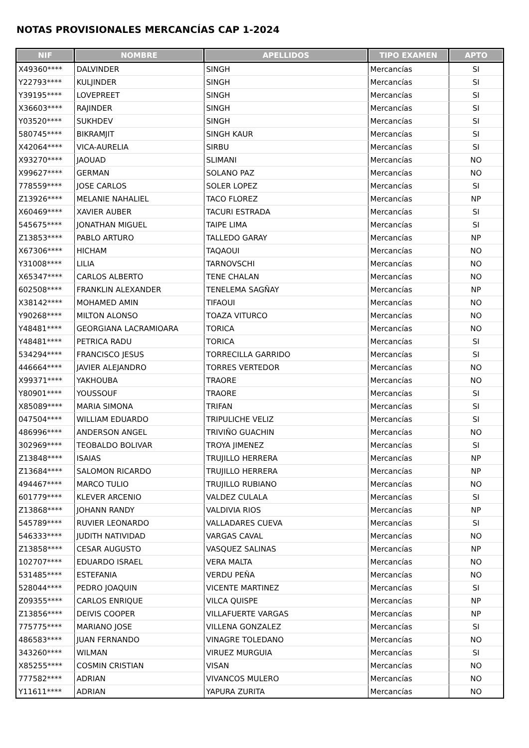NOTAS PROVISIONALES MERCANCÍAS CAP 1-2024
| NIF | NOMBRE | APELLIDOS | TIPO EXAMEN | APTO |
| --- | --- | --- | --- | --- |
| X49360**** | DALVINDER | SINGH | Mercancías | SI |
| Y22793**** | KULJINDER | SINGH | Mercancías | SI |
| Y39195**** | LOVEPREET | SINGH | Mercancías | SI |
| X36603**** | RAJINDER | SINGH | Mercancías | SI |
| Y03520**** | SUKHDEV | SINGH | Mercancías | SI |
| 580745**** | BIKRAMJIT | SINGH KAUR | Mercancías | SI |
| X42064**** | VICA-AURELIA | SIRBU | Mercancías | SI |
| X93270**** | JAOUAD | SLIMANI | Mercancías | NO |
| X99627**** | GERMAN | SOLANO PAZ | Mercancías | NO |
| 778559**** | JOSE CARLOS | SOLER LOPEZ | Mercancías | SI |
| Z13926**** | MELANIE NAHALIEL | TACO FLOREZ | Mercancías | NP |
| X60469**** | XAVIER AUBER | TACURI ESTRADA | Mercancías | SI |
| 545675**** | JONATHAN MIGUEL | TAIPE LIMA | Mercancías | SI |
| Z13853**** | PABLO ARTURO | TALLEDO GARAY | Mercancías | NP |
| X67306**** | HICHAM | TAQAOUI | Mercancías | NO |
| Y31008**** | LILIA | TARNOVSCHI | Mercancías | NO |
| X65347**** | CARLOS ALBERTO | TENE CHALAN | Mercancías | NO |
| 602508**** | FRANKLIN ALEXANDER | TENELEMA SAGÑAY | Mercancías | NP |
| X38142**** | MOHAMED AMIN | TIFAOUI | Mercancías | NO |
| Y90268**** | MILTON ALONSO | TOAZA VITURCO | Mercancías | NO |
| Y48481**** | GEORGIANA LACRAMIOARA | TORICA | Mercancías | NO |
| Y48481**** | PETRICA RADU | TORICA | Mercancías | SI |
| 534294**** | FRANCISCO JESUS | TORRECILLA GARRIDO | Mercancías | SI |
| 446664**** | JAVIER ALEJANDRO | TORRES VERTEDOR | Mercancías | NO |
| X99371**** | YAKHOUBA | TRAORE | Mercancías | NO |
| Y80901**** | YOUSSOUF | TRAORE | Mercancías | SI |
| X85089**** | MARIA SIMONA | TRIFAN | Mercancías | SI |
| 047504**** | WILLIAM EDUARDO | TRIPULICHE VELIZ | Mercancías | SI |
| 486996**** | ANDERSON ANGEL | TRIVIÑO GUACHIN | Mercancías | NO |
| 302969**** | TEOBALDO BOLIVAR | TROYA JIMENEZ | Mercancías | SI |
| Z13848**** | ISAIAS | TRUJILLO HERRERA | Mercancías | NP |
| Z13684**** | SALOMON RICARDO | TRUJILLO HERRERA | Mercancías | NP |
| 494467**** | MARCO TULIO | TRUJILLO RUBIANO | Mercancías | NO |
| 601779**** | KLEVER ARCENIO | VALDEZ CULALA | Mercancías | SI |
| Z13868**** | JOHANN RANDY | VALDIVIA RIOS | Mercancías | NP |
| 545789**** | RUVIER LEONARDO | VALLADARES CUEVA | Mercancías | SI |
| 546333**** | JUDITH NATIVIDAD | VARGAS CAVAL | Mercancías | NO |
| Z13858**** | CESAR AUGUSTO | VASQUEZ SALINAS | Mercancías | NP |
| 102707**** | EDUARDO ISRAEL | VERA MALTA | Mercancías | NO |
| 531485**** | ESTEFANIA | VERDU PEÑA | Mercancías | NO |
| 528044**** | PEDRO JOAQUIN | VICENTE MARTINEZ | Mercancías | SI |
| Z09355**** | CARLOS ENRIQUE | VILCA QUISPE | Mercancías | NP |
| Z13856**** | DEIVIS COOPER | VILLAFUERTE VARGAS | Mercancías | NP |
| 775775**** | MARIANO JOSE | VILLENA GONZALEZ | Mercancías | SI |
| 486583**** | JUAN FERNANDO | VINAGRE TOLEDANO | Mercancías | NO |
| 343260**** | WILMAN | VIRUEZ MURGUIA | Mercancías | SI |
| X85255**** | COSMIN CRISTIAN | VISAN | Mercancías | NO |
| 777582**** | ADRIAN | VIVANCOS MULERO | Mercancías | NO |
| Y11611**** | ADRIAN | YAPURA ZURITA | Mercancías | NO |